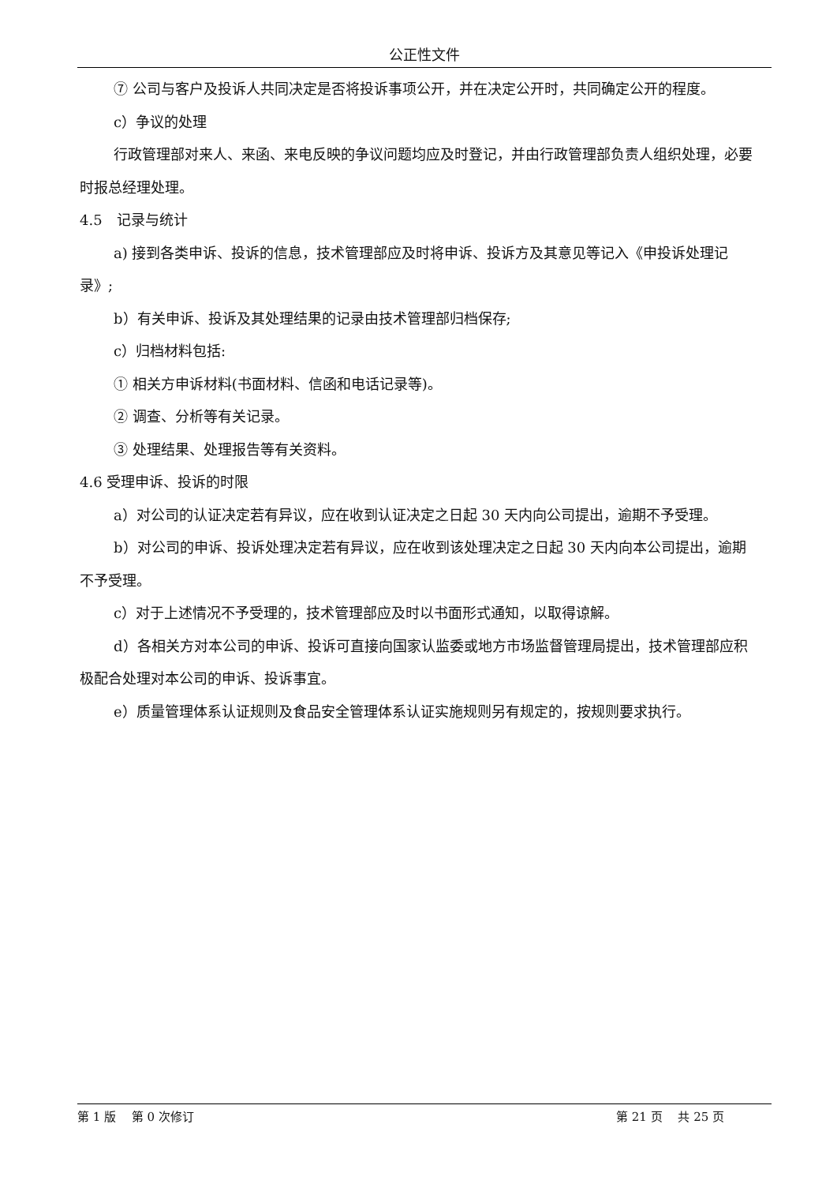公正性文件
⑦ 公司与客户及投诉人共同决定是否将投诉事项公开，并在决定公开时，共同确定公开的程度。
c）争议的处理
行政管理部对来人、来函、来电反映的争议问题均应及时登记，并由行政管理部负责人组织处理，必要时报总经理处理。
4.5　记录与统计
a) 接到各类申诉、投诉的信息，技术管理部应及时将申诉、投诉方及其意见等记入《申投诉处理记录》;
b）有关申诉、投诉及其处理结果的记录由技术管理部归档保存;
c）归档材料包括:
① 相关方申诉材料(书面材料、信函和电话记录等)。
② 调查、分析等有关记录。
③ 处理结果、处理报告等有关资料。
4.6 受理申诉、投诉的时限
a）对公司的认证决定若有异议，应在收到认证决定之日起 30 天内向公司提出，逾期不予受理。
b）对公司的申诉、投诉处理决定若有异议，应在收到该处理决定之日起 30 天内向本公司提出，逾期不予受理。
c）对于上述情况不予受理的，技术管理部应及时以书面形式通知，以取得谅解。
d）各相关方对本公司的申诉、投诉可直接向国家认监委或地方市场监督管理局提出，技术管理部应积极配合处理对本公司的申诉、投诉事宜。
e）质量管理体系认证规则及食品安全管理体系认证实施规则另有规定的，按规则要求执行。
第 1 版　 第 0 次修订 第 21 页　 共 25 页